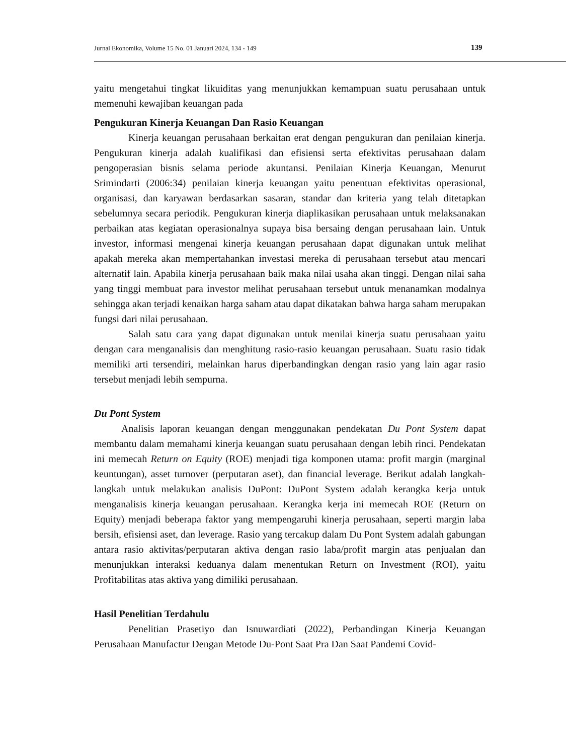Jurnal Ekonomika, Volume 15 No. 01 Januari 2024, 134 - 149 139
yaitu mengetahui tingkat likuiditas yang menunjukkan kemampuan suatu perusahaan untuk memenuhi kewajiban keuangan pada
Pengukuran Kinerja Keuangan Dan Rasio Keuangan
Kinerja keuangan perusahaan berkaitan erat dengan pengukuran dan penilaian kinerja. Pengukuran kinerja adalah kualifikasi dan efisiensi serta efektivitas perusahaan dalam pengoperasian bisnis selama periode akuntansi. Penilaian Kinerja Keuangan, Menurut Srimindarti (2006:34) penilaian kinerja keuangan yaitu penentuan efektivitas operasional, organisasi, dan karyawan berdasarkan sasaran, standar dan kriteria yang telah ditetapkan sebelumnya secara periodik. Pengukuran kinerja diaplikasikan perusahaan untuk melaksanakan perbaikan atas kegiatan operasionalnya supaya bisa bersaing dengan perusahaan lain. Untuk investor, informasi mengenai kinerja keuangan perusahaan dapat digunakan untuk melihat apakah mereka akan mempertahankan investasi mereka di perusahaan tersebut atau mencari alternatif lain. Apabila kinerja perusahaan baik maka nilai usaha akan tinggi. Dengan nilai saha yang tinggi membuat para investor melihat perusahaan tersebut untuk menanamkan modalnya sehingga akan terjadi kenaikan harga saham atau dapat dikatakan bahwa harga saham merupakan fungsi dari nilai perusahaan.
Salah satu cara yang dapat digunakan untuk menilai kinerja suatu perusahaan yaitu dengan cara menganalisis dan menghitung rasio-rasio keuangan perusahaan. Suatu rasio tidak memiliki arti tersendiri, melainkan harus diperbandingkan dengan rasio yang lain agar rasio tersebut menjadi lebih sempurna.
Du Pont System
Analisis laporan keuangan dengan menggunakan pendekatan Du Pont System dapat membantu dalam memahami kinerja keuangan suatu perusahaan dengan lebih rinci. Pendekatan ini memecah Return on Equity (ROE) menjadi tiga komponen utama: profit margin (marginal keuntungan), asset turnover (perputaran aset), dan financial leverage. Berikut adalah langkah-langkah untuk melakukan analisis DuPont: DuPont System adalah kerangka kerja untuk menganalisis kinerja keuangan perusahaan. Kerangka kerja ini memecah ROE (Return on Equity) menjadi beberapa faktor yang mempengaruhi kinerja perusahaan, seperti margin laba bersih, efisiensi aset, dan leverage. Rasio yang tercakup dalam Du Pont System adalah gabungan antara rasio aktivitas/perputaran aktiva dengan rasio laba/profit margin atas penjualan dan menunjukkan interaksi keduanya dalam menentukan Return on Investment (ROI), yaitu Profitabilitas atas aktiva yang dimiliki perusahaan.
Hasil Penelitian Terdahulu
Penelitian Prasetiyo dan Isnuwardiati (2022), Perbandingan Kinerja Keuangan Perusahaan Manufactur Dengan Metode Du-Pont Saat Pra Dan Saat Pandemi Covid-